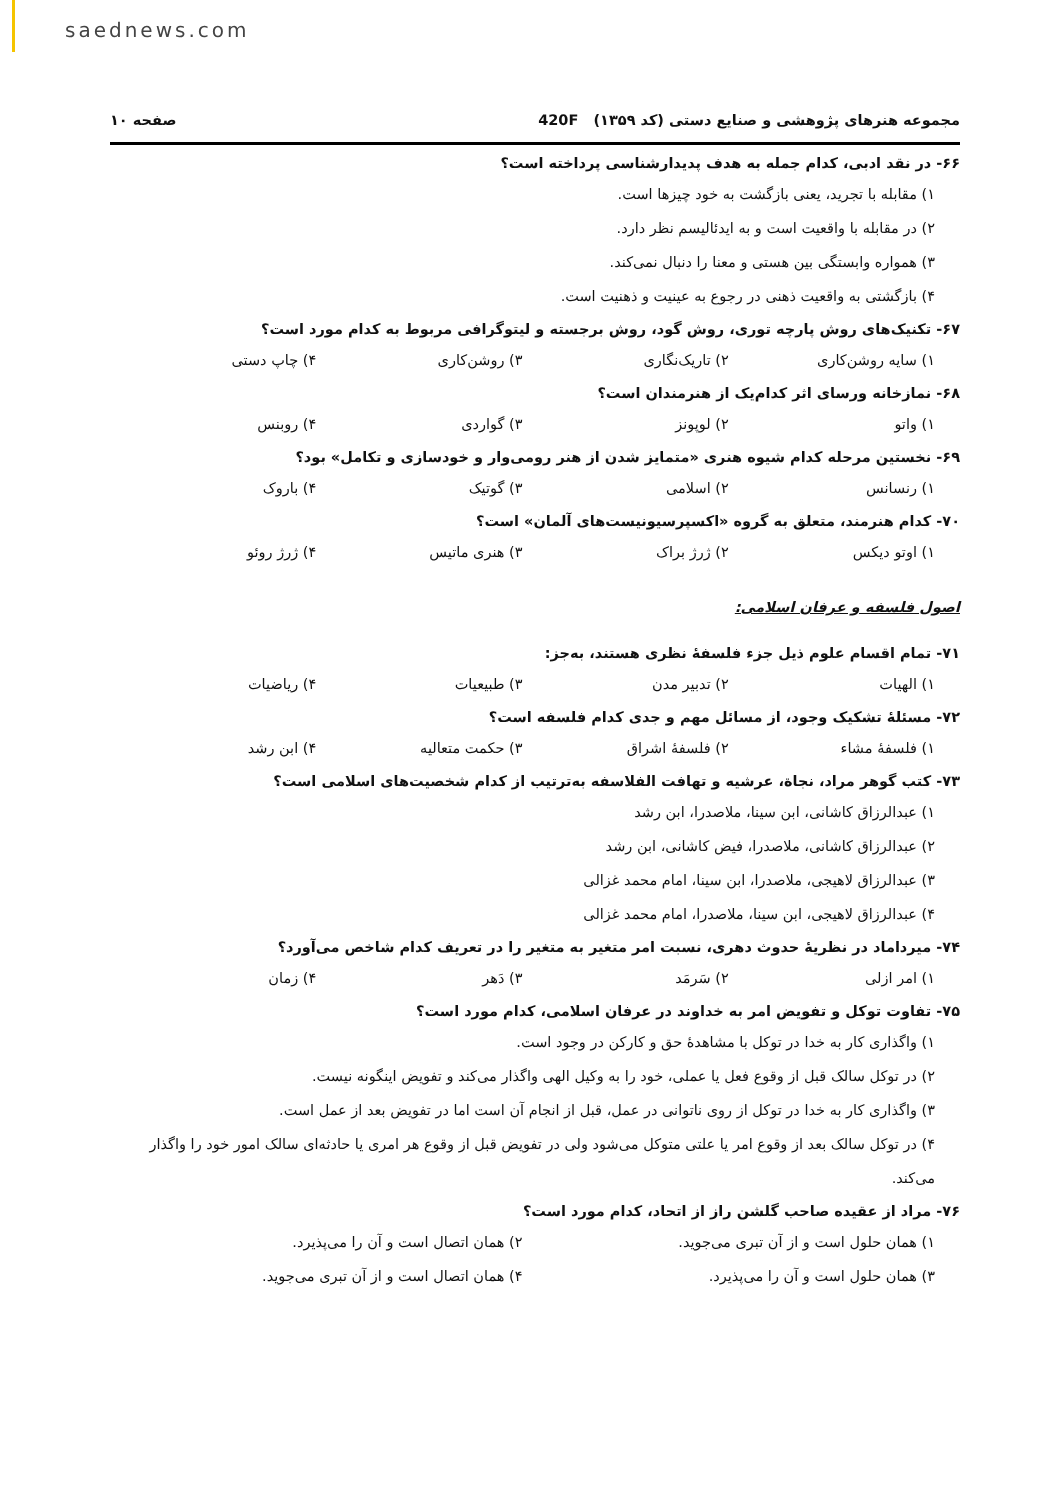saednews.com
مجموعه هنرهای پژوهشی و صنایع دستی (کد ۱۳۵۹) 420F صفحه ۱۰
۶۶- در نقد ادبی، کدام جمله به هدف پدیدارشناسی پرداخته است؟
۱) مقابله با تجرید، یعنی بازگشت به خود چیزها است.
۲) در مقابله با واقعیت است و به ایدئالیسم نظر دارد.
۳) همواره وابستگی بین هستی و معنا را دنبال نمی‌کند.
۴) بازگشتی به واقعیت ذهنی در رجوع به عینیت و ذهنیت است.
۶۷- تکنیک‌های روش پارچه توری، روش گود، روش برجسته و لیتوگرافی مربوط به کدام مورد است؟
۱) سایه روشن‌کاری ۲) تاریک‌نگاری ۳) روشن‌کاری ۴) چاپ دستی
۶۸- نمازخانه ورسای اثر کدام‌یک از هنرمندان است؟
۱) واتو ۲) لوپونز ۳) گواردی ۴) روبنس
۶۹- نخستین مرحله کدام شیوه هنری «متمایز شدن از هنر رومی‌وار و خودسازی و تکامل» بود؟
۱) رنسانس ۲) اسلامی ۳) گوتیک ۴) باروک
۷۰- کدام هنرمند، متعلق به گروه «اکسپرسیونیست‌های آلمان» است؟
۱) اوتو دیکس ۲) ژرژ براک ۳) هنری ماتیس ۴) ژرژ روئو
اصول فلسفه و عرفان اسلامی:
۷۱- تمام اقسام علوم ذیل جزء فلسفهٔ نظری هستند، به‌جز:
۱) الهیات ۲) تدبیر مدن ۳) طبیعیات ۴) ریاضیات
۷۲- مسئلهٔ تشکیک وجود، از مسائل مهم و جدی کدام فلسفه است؟
۱) فلسفهٔ مشاء ۲) فلسفهٔ اشراق ۳) حکمت متعالیه ۴) ابن رشد
۷۳- کتب گوهر مراد، نجاة، عرشیه و تهافت الفلاسفه به‌ترتیب از کدام شخصیت‌های اسلامی است؟
۱) عبدالرزاق کاشانی، ابن سینا، ملاصدرا، ابن رشد
۲) عبدالرزاق کاشانی، ملاصدرا، فیض کاشانی، ابن رشد
۳) عبدالرزاق لاهیجی، ملاصدرا، ابن سینا، امام محمد غزالی
۴) عبدالرزاق لاهیجی، ابن سینا، ملاصدرا، امام محمد غزالی
۷۴- میرداماد در نظریهٔ حدوث دهری، نسبت امر متغیر به متغیر را در تعریف کدام شاخص می‌آورد؟
۱) امر ازلی ۲) سَرمَد ۳) دَهر ۴) زمان
۷۵- تفاوت توکل و تفویض امر به خداوند در عرفان اسلامی، کدام مورد است؟
۱) واگذاری کار به خدا در توکل با مشاهدهٔ حق و کارکن در وجود است.
۲) در توکل سالک قبل از وقوع فعل یا عملی، خود را به وکیل الهی واگذار می‌کند و تفویض اینگونه نیست.
۳) واگذاری کار به خدا در توکل از روی ناتوانی در عمل، قبل از انجام آن است اما در تفویض بعد از عمل است.
۴) در توکل سالک بعد از وقوع امر یا علتی متوکل می‌شود ولی در تفویض قبل از وقوع هر امری یا حادثه‌ای سالک امور خود را واگذار می‌کند.
۷۶- مراد از عقیده صاحب گلشن راز از اتحاد، کدام مورد است؟
۱) همان حلول است و از آن تبری می‌جوید. ۲) همان اتصال است و آن را می‌پذیرد. ۳) همان حلول است و آن را می‌پذیرد. ۴) همان اتصال است و از آن تبری می‌جوید.